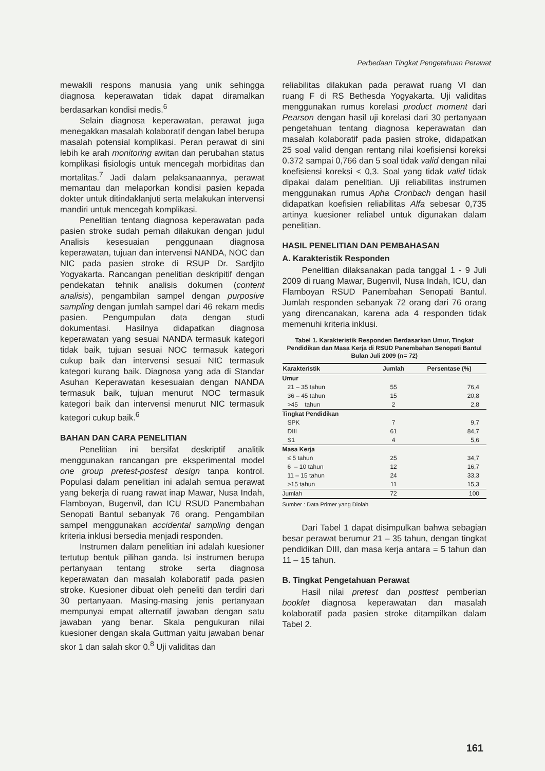Perbedaan Tingkat Pengetahuan Perawat
mewakili respons manusia yang unik sehingga diagnosa keperawatan tidak dapat diramalkan berdasarkan kondisi medis.<sup>6</sup>
Selain diagnosa keperawatan, perawat juga menegakkan masalah kolaboratif dengan label berupa masalah potensial komplikasi. Peran perawat di sini lebih ke arah monitoring awitan dan perubahan status komplikasi fisiologis untuk mencegah morbiditas dan mortalitas.<sup>7</sup> Jadi dalam pelaksanaannya, perawat memantau dan melaporkan kondisi pasien kepada dokter untuk ditindaklanjuti serta melakukan intervensi mandiri untuk mencegah komplikasi.
Penelitian tentang diagnosa keperawatan pada pasien stroke sudah pernah dilakukan dengan judul Analisis kesesuaian penggunaan diagnosa keperawatan, tujuan dan intervensi NANDA, NOC dan NIC pada pasien stroke di RSUP Dr. Sardjito Yogyakarta. Rancangan penelitian deskripitif dengan pendekatan tehnik analisis dokumen (content analisis), pengambilan sampel dengan purposive sampling dengan jumlah sampel dari 46 rekam medis pasien. Pengumpulan data dengan studi dokumentasi. Hasilnya didapatkan diagnosa keperawatan yang sesuai NANDA termasuk kategori tidak baik, tujuan sesuai NOC termasuk kategori cukup baik dan intervensi sesuai NIC termasuk kategori kurang baik. Diagnosa yang ada di Standar Asuhan Keperawatan kesesuaian dengan NANDA termasuk baik, tujuan menurut NOC termasuk kategori baik dan intervensi menurut NIC termasuk kategori cukup baik.<sup>6</sup>
BAHAN DAN CARA PENELITIAN
Penelitian ini bersifat deskriptif analitik menggunakan rancangan pre eksperimental model one group pretest-postest design tanpa kontrol. Populasi dalam penelitian ini adalah semua perawat yang bekerja di ruang rawat inap Mawar, Nusa Indah, Flamboyan, Bugenvil, dan ICU RSUD Panembahan Senopati Bantul sebanyak 76 orang. Pengambilan sampel menggunakan accidental sampling dengan kriteria inklusi bersedia menjadi responden.
Instrumen dalam penelitian ini adalah kuesioner tertutup bentuk pilihan ganda. Isi instrumen berupa pertanyaan tentang stroke serta diagnosa keperawatan dan masalah kolaboratif pada pasien stroke. Kuesioner dibuat oleh peneliti dan terdiri dari 30 pertanyaan. Masing-masing jenis pertanyaan mempunyai empat alternatif jawaban dengan satu jawaban yang benar. Skala pengukuran nilai kuesioner dengan skala Guttman yaitu jawaban benar skor 1 dan salah skor 0.<sup>8</sup> Uji validitas dan
reliabilitas dilakukan pada perawat ruang VI dan ruang F di RS Bethesda Yogyakarta. Uji validitas menggunakan rumus korelasi product moment dari Pearson dengan hasil uji korelasi dari 30 pertanyaan pengetahuan tentang diagnosa keperawatan dan masalah kolaboratif pada pasien stroke, didapatkan 25 soal valid dengan rentang nilai koefisiensi koreksi 0.372 sampai 0,766 dan 5 soal tidak valid dengan nilai koefisiensi koreksi < 0,3. Soal yang tidak valid tidak dipakai dalam penelitian. Uji reliabilitas instrumen menggunakan rumus Apha Cronbach dengan hasil didapatkan koefisien reliabilitas Alfa sebesar 0,735 artinya kuesioner reliabel untuk digunakan dalam penelitian.
HASIL PENELITIAN DAN PEMBAHASAN
A. Karakteristik Responden
Penelitian dilaksanakan pada tanggal 1 - 9 Juli 2009 di ruang Mawar, Bugenvil, Nusa Indah, ICU, dan Flamboyan RSUD Panembahan Senopati Bantul. Jumlah responden sebanyak 72 orang dari 76 orang yang direncanakan, karena ada 4 responden tidak memenuhi kriteria inklusi.
Tabel 1. Karakteristik Responden Berdasarkan Umur, Tingkat Pendidikan dan Masa Kerja di RSUD Panembahan Senopati Bantul Bulan Juli 2009 (n= 72)
| Karakteristik | Jumlah | Persentase (%) |
| --- | --- | --- |
| Umur | | |
| 21 – 35 tahun | 55 | 76,4 |
| 36 – 45 tahun | 15 | 20,8 |
| >45 tahun | 2 | 2,8 |
| Tingkat Pendidikan | | |
| SPK | 7 | 9,7 |
| DIII | 61 | 84,7 |
| S1 | 4 | 5,6 |
| Masa Kerja | | |
| ≤ 5 tahun | 25 | 34,7 |
| 6 – 10 tahun | 12 | 16,7 |
| 11 – 15 tahun | 24 | 33,3 |
| >15 tahun | 11 | 15,3 |
| Jumlah | 72 | 100 |
Sumber : Data Primer yang Diolah
Dari Tabel 1 dapat disimpulkan bahwa sebagian besar perawat berumur 21 – 35 tahun, dengan tingkat pendidikan DIII, dan masa kerja antara = 5 tahun dan 11 – 15 tahun.
B. Tingkat Pengetahuan Perawat
Hasil nilai pretest dan posttest pemberian booklet diagnosa keperawatan dan masalah kolaboratif pada pasien stroke ditampilkan dalam Tabel 2.
161